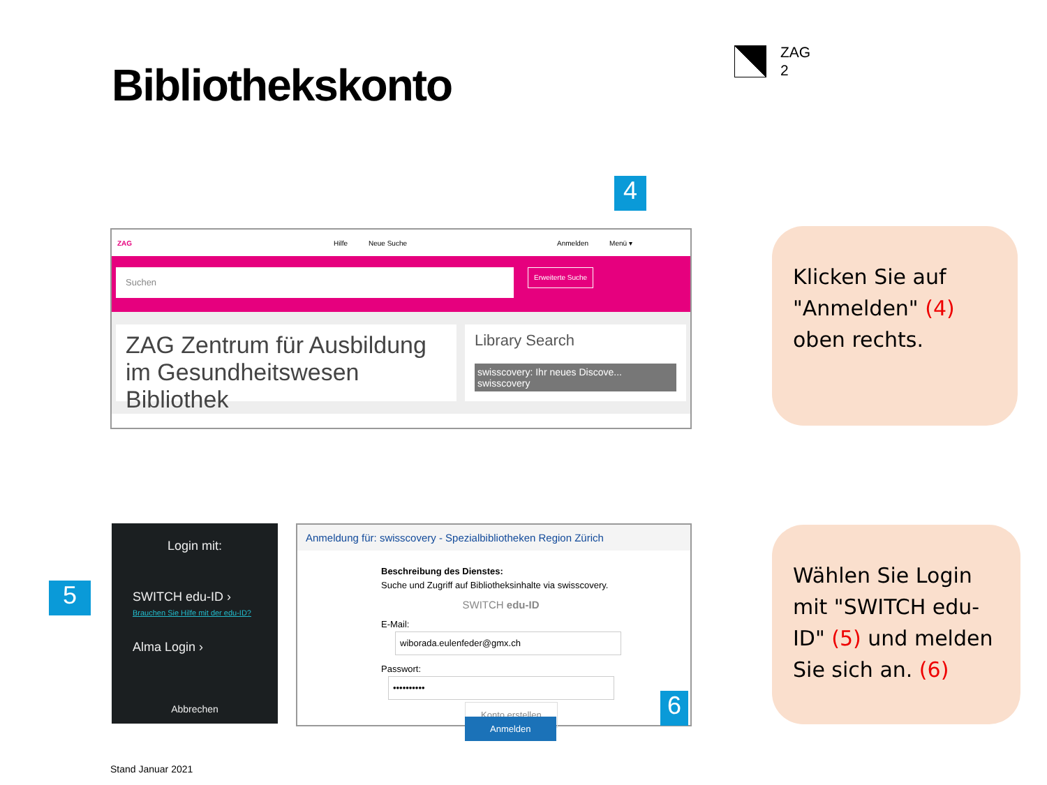Bibliothekskonto
ZAG
2
ZAG Hilfe Neue Suche Anmelden Menü ▾
Suchen
Erweiterte Suche
ZAG Zentrum für Ausbildung im Gesundheitswesen Bibliothek
Library Search
swisscovery: Ihr neues Discove... swisscovery
4
Klicken Sie auf "Anmelden" (4) oben rechts.
Login mit:
SWITCH edu-ID ›
Brauchen Sie Hilfe mit der edu-ID?
Alma Login ›
Abbrechen
5
Anmeldung für: swisscovery - Spezialbibliotheken Region Zürich
Beschreibung des Dienstes:
Suche und Zugriff auf Bibliotheksinhalte via swisscovery.
SWITCH edu-ID
E-Mail: wiborada.eulenfeder@gmx.ch
Passwort: ••••••••••
Konto erstellen Anmelden
6
Wählen Sie Login mit "SWITCH edu-ID" (5) und melden Sie sich an. (6)
Stand Januar 2021